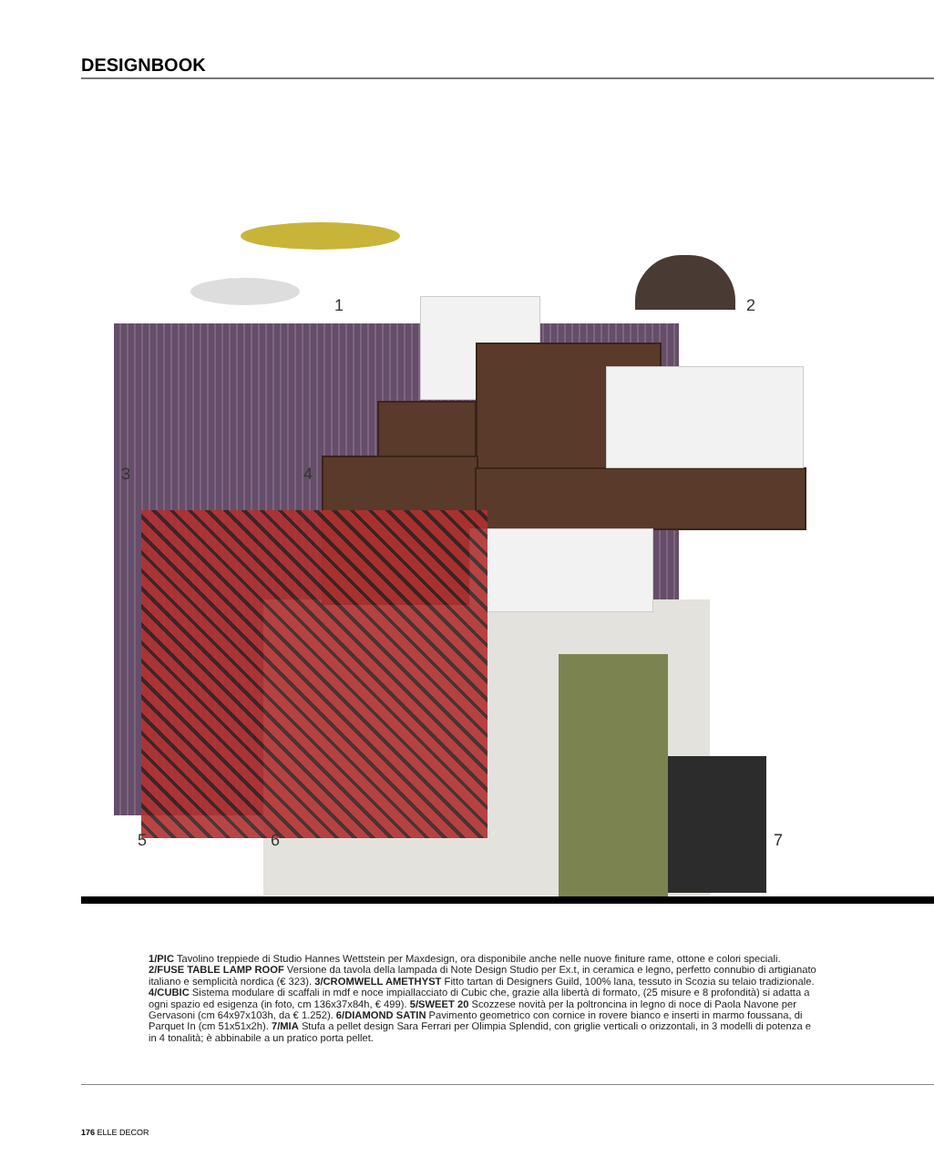DESIGNBOOK
1 2
3 4
5 6 7
1/PIC Tavolino treppiede di Studio Hannes Wettstein per Maxdesign, ora disponibile anche nelle nuove finiture rame, ottone e colori speciali. 2/FUSE TABLE LAMP ROOF Versione da tavola della lampada di Note Design Studio per Ex.t, in ceramica e legno, perfetto connubio di artigianato italiano e semplicità nordica (€ 323). 3/CROMWELL AMETHYST Fitto tartan di Designers Guild, 100% lana, tessuto in Scozia su telaio tradizionale. 4/CUBIC Sistema modulare di scaffali in mdf e noce impiallacciato di Cubic che, grazie alla libertà di formato, (25 misure e 8 profondità) si adatta a ogni spazio ed esigenza (in foto, cm 136x37x84h, € 499). 5/SWEET 20 Scozzese novità per la poltroncina in legno di noce di Paola Navone per Gervasoni (cm 64x97x103h, da € 1.252). 6/DIAMOND SATIN Pavimento geometrico con cornice in rovere bianco e inserti in marmo foussana, di Parquet In (cm 51x51x2h). 7/MIA Stufa a pellet design Sara Ferrari per Olimpia Splendid, con griglie verticali o orizzontali, in 3 modelli di potenza e in 4 tonalità; è abbinabile a un pratico porta pellet.
176 ELLE DECOR